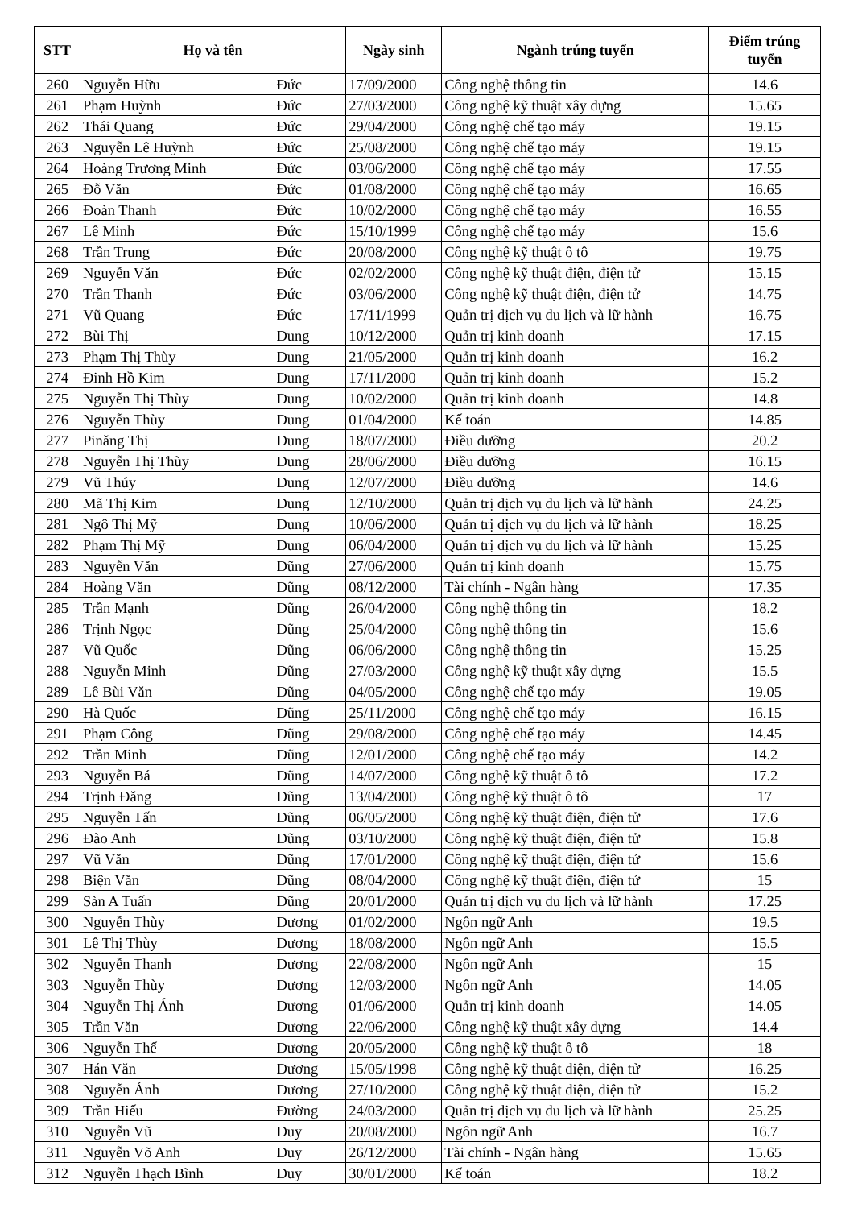| STT | Họ và tên | | Ngày sinh | Ngành trúng tuyển | Điểm trúng tuyển |
| --- | --- | --- | --- | --- | --- |
| 260 | Nguyễn Hữu | Đức | 17/09/2000 | Công nghệ thông tin | 14.6 |
| 261 | Phạm Huỳnh | Đức | 27/03/2000 | Công nghệ kỹ thuật xây dựng | 15.65 |
| 262 | Thái Quang | Đức | 29/04/2000 | Công nghệ chế tạo máy | 19.15 |
| 263 | Nguyễn Lê Huỳnh | Đức | 25/08/2000 | Công nghệ chế tạo máy | 19.15 |
| 264 | Hoàng Trương Minh | Đức | 03/06/2000 | Công nghệ chế tạo máy | 17.55 |
| 265 | Đỗ Văn | Đức | 01/08/2000 | Công nghệ chế tạo máy | 16.65 |
| 266 | Đoàn Thanh | Đức | 10/02/2000 | Công nghệ chế tạo máy | 16.55 |
| 267 | Lê Minh | Đức | 15/10/1999 | Công nghệ chế tạo máy | 15.6 |
| 268 | Trần Trung | Đức | 20/08/2000 | Công nghệ kỹ thuật ô tô | 19.75 |
| 269 | Nguyễn Văn | Đức | 02/02/2000 | Công nghệ kỹ thuật điện, điện tử | 15.15 |
| 270 | Trần Thanh | Đức | 03/06/2000 | Công nghệ kỹ thuật điện, điện tử | 14.75 |
| 271 | Vũ Quang | Đức | 17/11/1999 | Quản trị dịch vụ du lịch và lữ hành | 16.75 |
| 272 | Bùi Thị | Dung | 10/12/2000 | Quản trị kinh doanh | 17.15 |
| 273 | Phạm Thị Thùy | Dung | 21/05/2000 | Quản trị kinh doanh | 16.2 |
| 274 | Đinh Hồ Kim | Dung | 17/11/2000 | Quản trị kinh doanh | 15.2 |
| 275 | Nguyễn Thị Thùy | Dung | 10/02/2000 | Quản trị kinh doanh | 14.8 |
| 276 | Nguyễn Thùy | Dung | 01/04/2000 | Kế toán | 14.85 |
| 277 | Pinăng Thị | Dung | 18/07/2000 | Điều dưỡng | 20.2 |
| 278 | Nguyễn Thị Thùy | Dung | 28/06/2000 | Điều dưỡng | 16.15 |
| 279 | Vũ Thúy | Dung | 12/07/2000 | Điều dưỡng | 14.6 |
| 280 | Mã Thị Kim | Dung | 12/10/2000 | Quản trị dịch vụ du lịch và lữ hành | 24.25 |
| 281 | Ngô Thị Mỹ | Dung | 10/06/2000 | Quản trị dịch vụ du lịch và lữ hành | 18.25 |
| 282 | Phạm Thị Mỹ | Dung | 06/04/2000 | Quản trị dịch vụ du lịch và lữ hành | 15.25 |
| 283 | Nguyễn Văn | Dũng | 27/06/2000 | Quản trị kinh doanh | 15.75 |
| 284 | Hoàng Văn | Dũng | 08/12/2000 | Tài chính - Ngân hàng | 17.35 |
| 285 | Trần Mạnh | Dũng | 26/04/2000 | Công nghệ thông tin | 18.2 |
| 286 | Trịnh Ngọc | Dũng | 25/04/2000 | Công nghệ thông tin | 15.6 |
| 287 | Vũ Quốc | Dũng | 06/06/2000 | Công nghệ thông tin | 15.25 |
| 288 | Nguyễn Minh | Dũng | 27/03/2000 | Công nghệ kỹ thuật xây dựng | 15.5 |
| 289 | Lê Bùi Văn | Dũng | 04/05/2000 | Công nghệ chế tạo máy | 19.05 |
| 290 | Hà Quốc | Dũng | 25/11/2000 | Công nghệ chế tạo máy | 16.15 |
| 291 | Phạm Công | Dũng | 29/08/2000 | Công nghệ chế tạo máy | 14.45 |
| 292 | Trần Minh | Dũng | 12/01/2000 | Công nghệ chế tạo máy | 14.2 |
| 293 | Nguyễn Bá | Dũng | 14/07/2000 | Công nghệ kỹ thuật ô tô | 17.2 |
| 294 | Trịnh Đăng | Dũng | 13/04/2000 | Công nghệ kỹ thuật ô tô | 17 |
| 295 | Nguyễn Tấn | Dũng | 06/05/2000 | Công nghệ kỹ thuật điện, điện tử | 17.6 |
| 296 | Đào Anh | Dũng | 03/10/2000 | Công nghệ kỹ thuật điện, điện tử | 15.8 |
| 297 | Vũ Văn | Dũng | 17/01/2000 | Công nghệ kỹ thuật điện, điện tử | 15.6 |
| 298 | Biện Văn | Dũng | 08/04/2000 | Công nghệ kỹ thuật điện, điện tử | 15 |
| 299 | Sàn A Tuấn | Dũng | 20/01/2000 | Quản trị dịch vụ du lịch và lữ hành | 17.25 |
| 300 | Nguyễn Thùy | Dương | 01/02/2000 | Ngôn ngữ Anh | 19.5 |
| 301 | Lê Thị Thùy | Dương | 18/08/2000 | Ngôn ngữ Anh | 15.5 |
| 302 | Nguyễn Thanh | Dương | 22/08/2000 | Ngôn ngữ Anh | 15 |
| 303 | Nguyễn Thùy | Dương | 12/03/2000 | Ngôn ngữ Anh | 14.05 |
| 304 | Nguyễn Thị Ánh | Dương | 01/06/2000 | Quản trị kinh doanh | 14.05 |
| 305 | Trần Văn | Dương | 22/06/2000 | Công nghệ kỹ thuật xây dựng | 14.4 |
| 306 | Nguyễn Thế | Dương | 20/05/2000 | Công nghệ kỹ thuật ô tô | 18 |
| 307 | Hán Văn | Dương | 15/05/1998 | Công nghệ kỹ thuật điện, điện tử | 16.25 |
| 308 | Nguyễn Ánh | Dương | 27/10/2000 | Công nghệ kỹ thuật điện, điện tử | 15.2 |
| 309 | Trần Hiếu | Đường | 24/03/2000 | Quản trị dịch vụ du lịch và lữ hành | 25.25 |
| 310 | Nguyễn Vũ | Duy | 20/08/2000 | Ngôn ngữ Anh | 16.7 |
| 311 | Nguyễn Võ Anh | Duy | 26/12/2000 | Tài chính - Ngân hàng | 15.65 |
| 312 | Nguyễn Thạch Bình | Duy | 30/01/2000 | Kế toán | 18.2 |